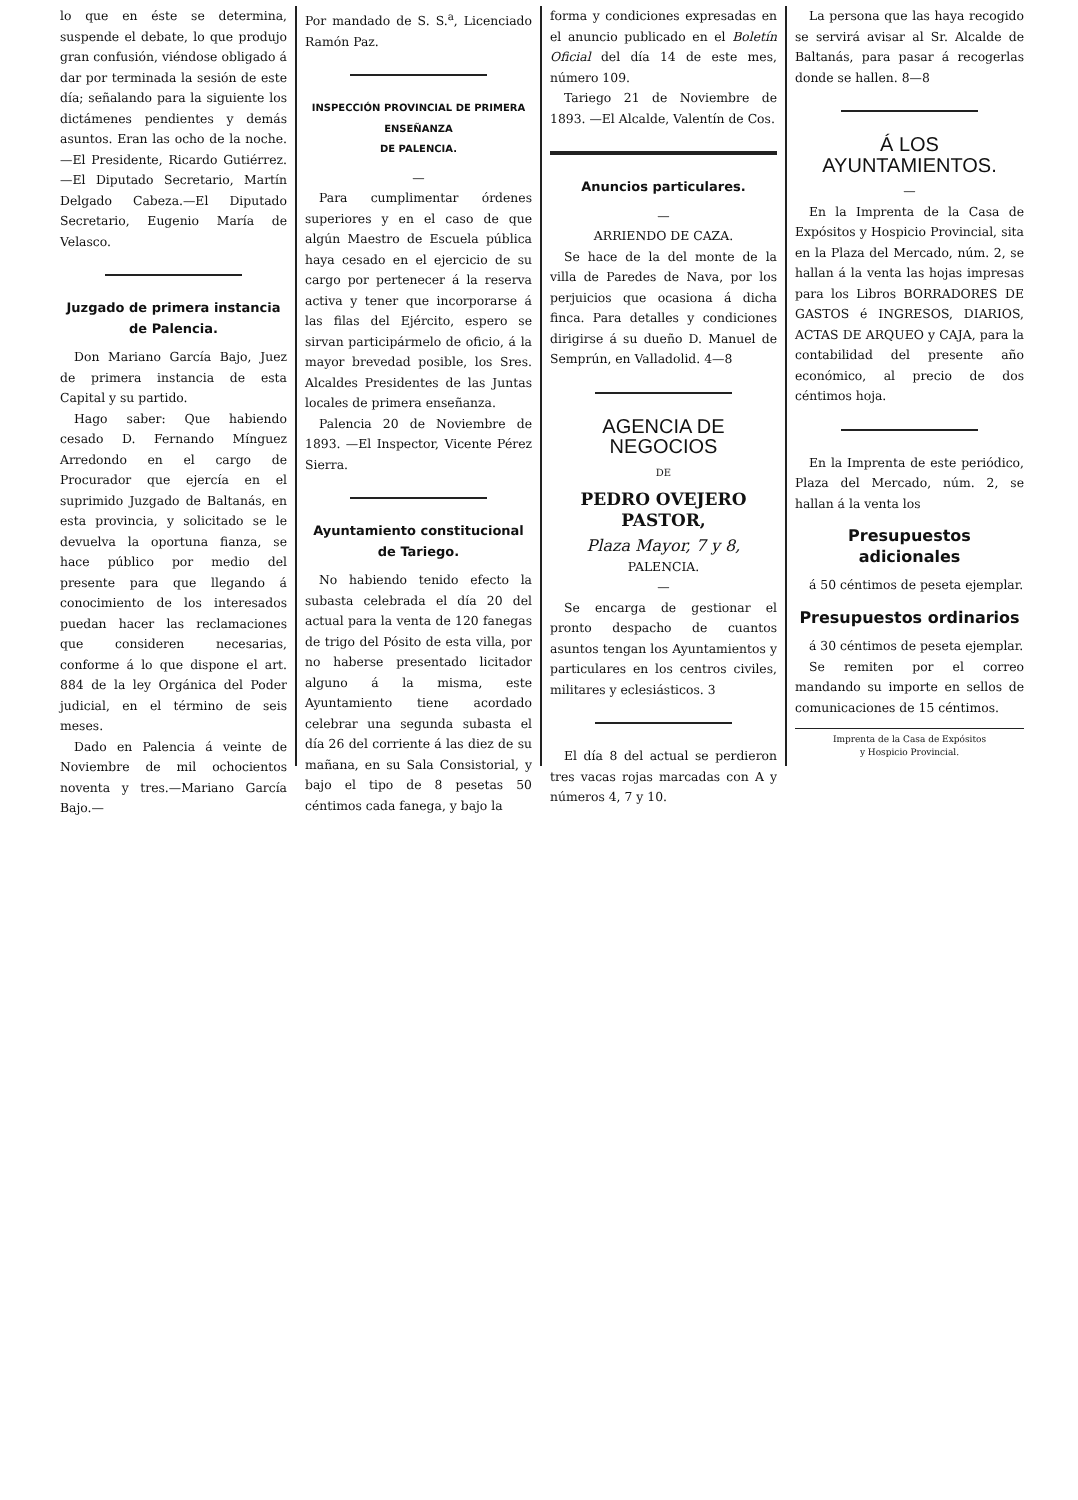lo que en éste se determina, suspende el debate, lo que produjo gran confusión, viéndose obligado á dar por terminada la sesión de este día; señalando para la siguiente los dictámenes pendientes y demás asuntos. Eran las ocho de la noche.—El Presidente, Ricardo Gutiérrez.—El Diputado Secretario, Martín Delgado Cabeza.—El Diputado Secretario, Eugenio María de Velasco.
Juzgado de primera instancia
de Palencia.
Don Mariano García Bajo, Juez de primera instancia de esta Capital y su partido.
Hago saber: Que habiendo cesado D. Fernando Mínguez Arredondo en el cargo de Procurador que ejercía en el suprimido Juzgado de Baltanás, en esta provincia, y solicitado se le devuelva la oportuna fianza, se hace público por medio del presente para que llegando á conocimiento de los interesados puedan hacer las reclamaciones que consideren necesarias, conforme á lo que dispone el art. 884 de la ley Orgánica del Poder judicial, en el término de seis meses.
Dado en Palencia á veinte de Noviembre de mil ochocientos noventa y tres.—Mariano García Bajo.—
Por mandado de S. S.<sup>a</sup>, Licenciado Ramón Paz.
INSPECCIÓN PROVINCIAL DE PRIMERA ENSEÑANZA
DE PALENCIA.
—
Para cumplimentar órdenes superiores y en el caso de que algún Maestro de Escuela pública haya cesado en el ejercicio de su cargo por pertenecer á la reserva activa y tener que incorporarse á las filas del Ejército, espero se sirvan participármelo de oficio, á la mayor brevedad posible, los Sres. Alcaldes Presidentes de las Juntas locales de primera enseñanza.
Palencia 20 de Noviembre de 1893. —El Inspector, Vicente Pérez Sierra.
Ayuntamiento constitucional
de Tariego.
No habiendo tenido efecto la subasta celebrada el día 20 del actual para la venta de 120 fanegas de trigo del Pósito de esta villa, por no haberse presentado licitador alguno á la misma, este Ayuntamiento tiene acordado celebrar una segunda subasta el día 26 del corriente á las diez de su mañana, en su Sala Consistorial, y bajo el tipo de 8 pesetas 50 céntimos cada fanega, y bajo la
forma y condiciones expresadas en el anuncio publicado en el Boletín Oficial del día 14 de este mes, número 109.
Tariego 21 de Noviembre de 1893. —El Alcalde, Valentín de Cos.
Anuncios particulares.
—
ARRIENDO DE CAZA.
Se hace de la del monte de la villa de Paredes de Nava, por los perjuicios que ocasiona á dicha finca. Para detalles y condiciones dirigirse á su dueño D. Manuel de Semprún, en Valladolid. 4—8
AGENCIA DE NEGOCIOS
DE
PEDRO OVEJERO PASTOR,
Plaza Mayor, 7 y 8,
PALENCIA.
—
Se encarga de gestionar el pronto despacho de cuantos asuntos tengan los Ayuntamientos y particulares en los centros civiles, militares y eclesiásticos. 3
El día 8 del actual se perdieron tres vacas rojas marcadas con A y números 4, 7 y 10.
La persona que las haya recogido se servirá avisar al Sr. Alcalde de Baltanás, para pasar á recogerlas donde se hallen. 8—8
Á LOS AYUNTAMIENTOS.
—
En la Imprenta de la Casa de Expósitos y Hospicio Provincial, sita en la Plaza del Mercado, núm. 2, se hallan á la venta las hojas impresas para los Libros BORRADORES DE GASTOS é INGRESOS, DIARIOS, ACTAS DE ARQUEO y CAJA, para la contabilidad del presente año económico, al precio de dos céntimos hoja.
En la Imprenta de este periódico, Plaza del Mercado, núm. 2, se hallan á la venta los
Presupuestos adicionales
á 50 céntimos de peseta ejemplar.
Presupuestos ordinarios
á 30 céntimos de peseta ejemplar.
Se remiten por el correo mandando su importe en sellos de comunicaciones de 15 céntimos.
Imprenta de la Casa de Expósitos
y Hospicio Provincial.